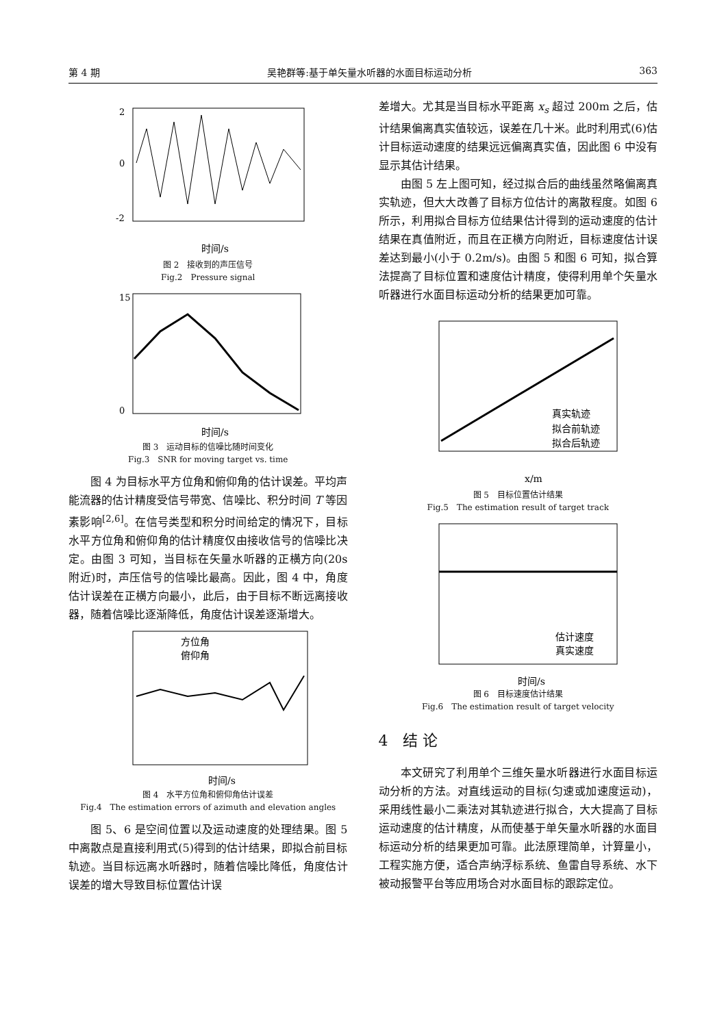第 4 期 吴艳群等:基于单矢量水听器的水面目标运动分析 363
2
0
-2
时间/s
图 2　接收到的声压信号
Fig.2　Pressure signal
15
0
时间/s
图 3　运动目标的信噪比随时间变化
Fig.3　SNR for moving target vs. time
图 4 为目标水平方位角和俯仰角的估计误差。平均声能流器的估计精度受信号带宽、信噪比、积分时间 T 等因素影响<sup>[2,6]</sup>。在信号类型和积分时间给定的情况下，目标水平方位角和俯仰角的估计精度仅由接收信号的信噪比决定。由图 3 可知，当目标在矢量水听器的正横方向(20s 附近)时，声压信号的信噪比最高。因此，图 4 中，角度估计误差在正横方向最小，此后，由于目标不断远离接收器，随着信噪比逐渐降低，角度估计误差逐渐增大。
方位角
俯仰角
时间/s
图 4　水平方位角和俯仰角估计误差
Fig.4　The estimation errors of azimuth and elevation angles
图 5、6 是空间位置以及运动速度的处理结果。图 5 中离散点是直接利用式(5)得到的估计结果，即拟合前目标轨迹。当目标远离水听器时，随着信噪比降低，角度估计误差的增大导致目标位置估计误
差增大。尤其是当目标水平距离 x<sub>s</sub> 超过 200m 之后，估计结果偏离真实值较远，误差在几十米。此时利用式(6)估计目标运动速度的结果远远偏离真实值，因此图 6 中没有显示其估计结果。
由图 5 左上图可知，经过拟合后的曲线虽然略偏离真实轨迹，但大大改善了目标方位估计的离散程度。如图 6 所示，利用拟合目标方位结果估计得到的运动速度的估计结果在真值附近，而且在正横方向附近，目标速度估计误差达到最小(小于 0.2m/s)。由图 5 和图 6 可知，拟合算法提高了目标位置和速度估计精度，使得利用单个矢量水听器进行水面目标运动分析的结果更加可靠。
真实轨迹
拟合前轨迹
拟合后轨迹
x/m
图 5　目标位置估计结果
Fig.5　The estimation result of target track
估计速度
真实速度
时间/s
图 6　目标速度估计结果
Fig.6　The estimation result of target velocity
4　结 论
本文研究了利用单个三维矢量水听器进行水面目标运动分析的方法。对直线运动的目标(匀速或加速度运动)，采用线性最小二乘法对其轨迹进行拟合，大大提高了目标运动速度的估计精度，从而使基于单矢量水听器的水面目标运动分析的结果更加可靠。此法原理简单，计算量小，工程实施方便，适合声纳浮标系统、鱼雷自导系统、水下被动报警平台等应用场合对水面目标的跟踪定位。